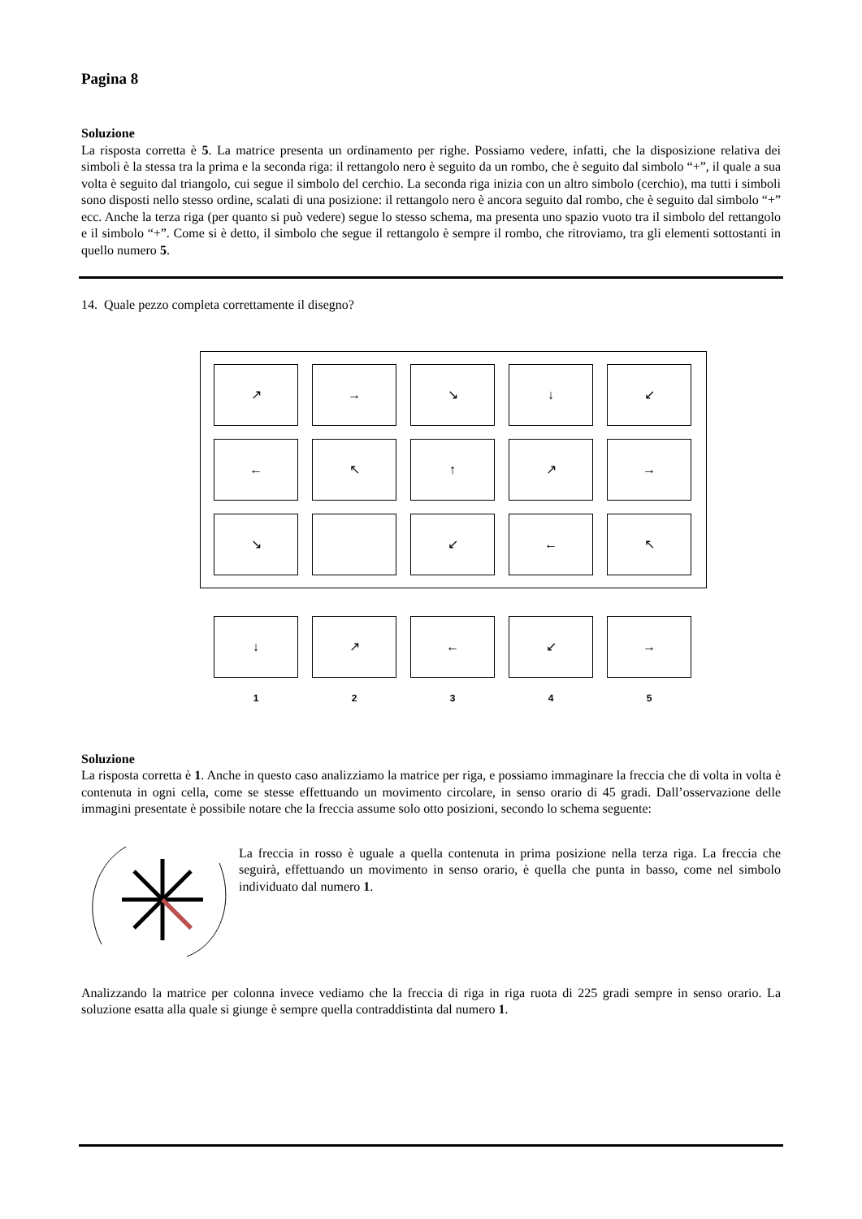Pagina 8
Soluzione
La risposta corretta è 5. La matrice presenta un ordinamento per righe. Possiamo vedere, infatti, che la disposizione relativa dei simboli è la stessa tra la prima e la seconda riga: il rettangolo nero è seguito da un rombo, che è seguito dal simbolo “+”, il quale a sua volta è seguito dal triangolo, cui segue il simbolo del cerchio. La seconda riga inizia con un altro simbolo (cerchio), ma tutti i simboli sono disposti nello stesso ordine, scalati di una posizione: il rettangolo nero è ancora seguito dal rombo, che è seguito dal simbolo “+” ecc. Anche la terza riga (per quanto si può vedere) segue lo stesso schema, ma presenta uno spazio vuoto tra il simbolo del rettangolo e il simbolo “+”. Come si è detto, il simbolo che segue il rettangolo è sempre il rombo, che ritroviamo, tra gli elementi sottostanti in quello numero 5.
14. Quale pezzo completa correttamente il disegno?
↗
→
↘
↓
↙
←
↖
↑
↗
→
↘
↙
←
↖
↓
↗
←
↙
→
12345
Soluzione
La risposta corretta è 1. Anche in questo caso analizziamo la matrice per riga, e possiamo immaginare la freccia che di volta in volta è contenuta in ogni cella, come se stesse effettuando un movimento circolare, in senso orario di 45 gradi. Dall’osservazione delle immagini presentate è possibile notare che la freccia assume solo otto posizioni, secondo lo schema seguente:
La freccia in rosso è uguale a quella contenuta in prima posizione nella terza riga. La freccia che seguirà, effettuando un movimento in senso orario, è quella che punta in basso, come nel simbolo individuato dal numero 1.
Analizzando la matrice per colonna invece vediamo che la freccia di riga in riga ruota di 225 gradi sempre in senso orario. La soluzione esatta alla quale si giunge è sempre quella contraddistinta dal numero 1.